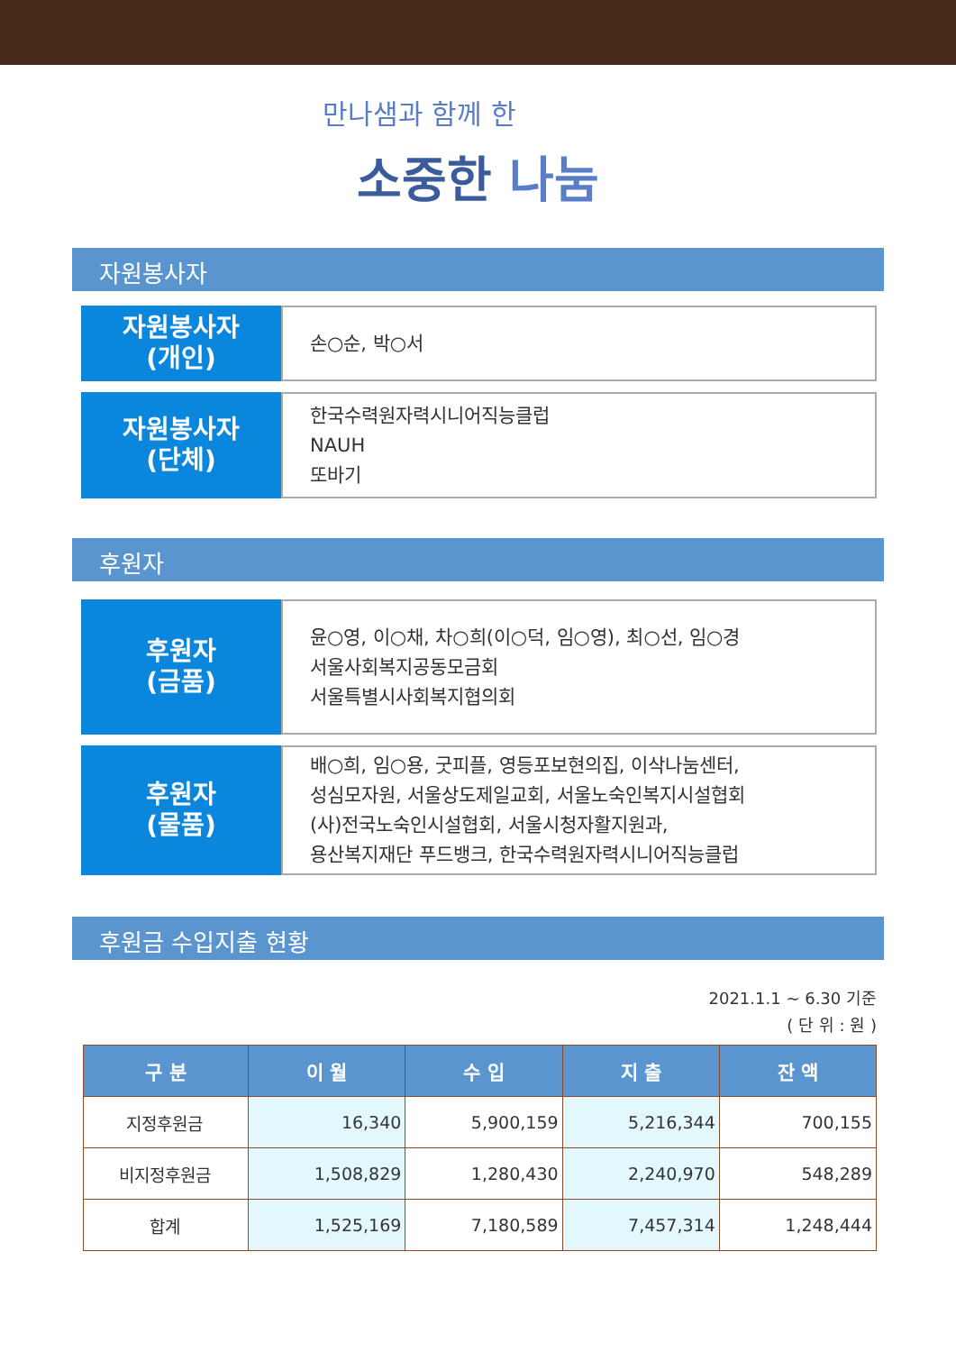만나샘과 함께 한
소중한 나눔
자원봉사자
자원봉사자
(개인)
손○순, 박○서
자원봉사자
(단체)
한국수력원자력시니어직능클럽
NAUH
또바기
후원자
후원자
(금품)
윤○영, 이○채, 차○희(이○덕, 임○영), 최○선, 임○경
서울사회복지공동모금회
서울특별시사회복지협의회
후원자
(물품)
배○희, 임○용, 굿피플, 영등포보현의집, 이삭나눔센터,
성심모자원, 서울상도제일교회, 서울노숙인복지시설협회
(사)전국노숙인시설협회, 서울시청자활지원과,
용산복지재단 푸드뱅크, 한국수력원자력시니어직능클럽
후원금 수입지출 현황
2021.1.1 ~ 6.30 기준
( 단 위 : 원 )
| 구 분 | 이 월 | 수 입 | 지 출 | 잔 액 |
| --- | --- | --- | --- | --- |
| 지정후원금 | 16,340 | 5,900,159 | 5,216,344 | 700,155 |
| 비지정후원금 | 1,508,829 | 1,280,430 | 2,240,970 | 548,289 |
| 합계 | 1,525,169 | 7,180,589 | 7,457,314 | 1,248,444 |